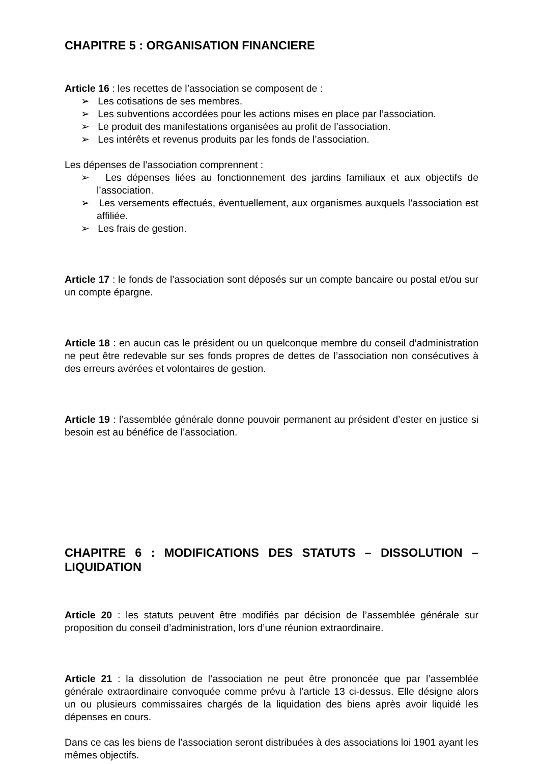CHAPITRE 5 : ORGANISATION FINANCIERE
Article 16 : les recettes de l’association se composent de :
➢ Les cotisations de ses membres.
➢ Les subventions accordées pour les actions mises en place par l’association.
➢ Le produit des manifestations organisées au profit de l’association.
➢ Les intérêts et revenus produits par les fonds de l’association.
Les dépenses de l’association comprennent :
➢ Les dépenses liées au fonctionnement des jardins familiaux et aux objectifs de l’association.
➢ Les versements effectués, éventuellement, aux organismes auxquels l’association est affiliée.
➢ Les frais de gestion.
Article 17 : le fonds de l’association sont déposés sur un compte bancaire ou postal et/ou sur un compte épargne.
Article 18 : en aucun cas le président ou un quelconque membre du conseil d’administration ne peut être redevable sur ses fonds propres de dettes de l’association non consécutives à des erreurs avérées et volontaires de gestion.
Article 19 : l’assemblée générale donne pouvoir permanent au président d’ester en justice si besoin est au bénéfice de l’association.
CHAPITRE 6 : MODIFICATIONS DES STATUTS – DISSOLUTION – LIQUIDATION
Article 20 : les statuts peuvent être modifiés par décision de l’assemblée générale sur proposition du conseil d’administration, lors d’une réunion extraordinaire.
Article 21 : la dissolution de l’association ne peut être prononcée que par l’assemblée générale extraordinaire convoquée comme prévu à l’article 13 ci-dessus. Elle désigne alors un ou plusieurs commissaires chargés de la liquidation des biens après avoir liquidé les dépenses en cours.
Dans ce cas les biens de l’association seront distribuées à des associations loi 1901 ayant les mêmes objectifs.